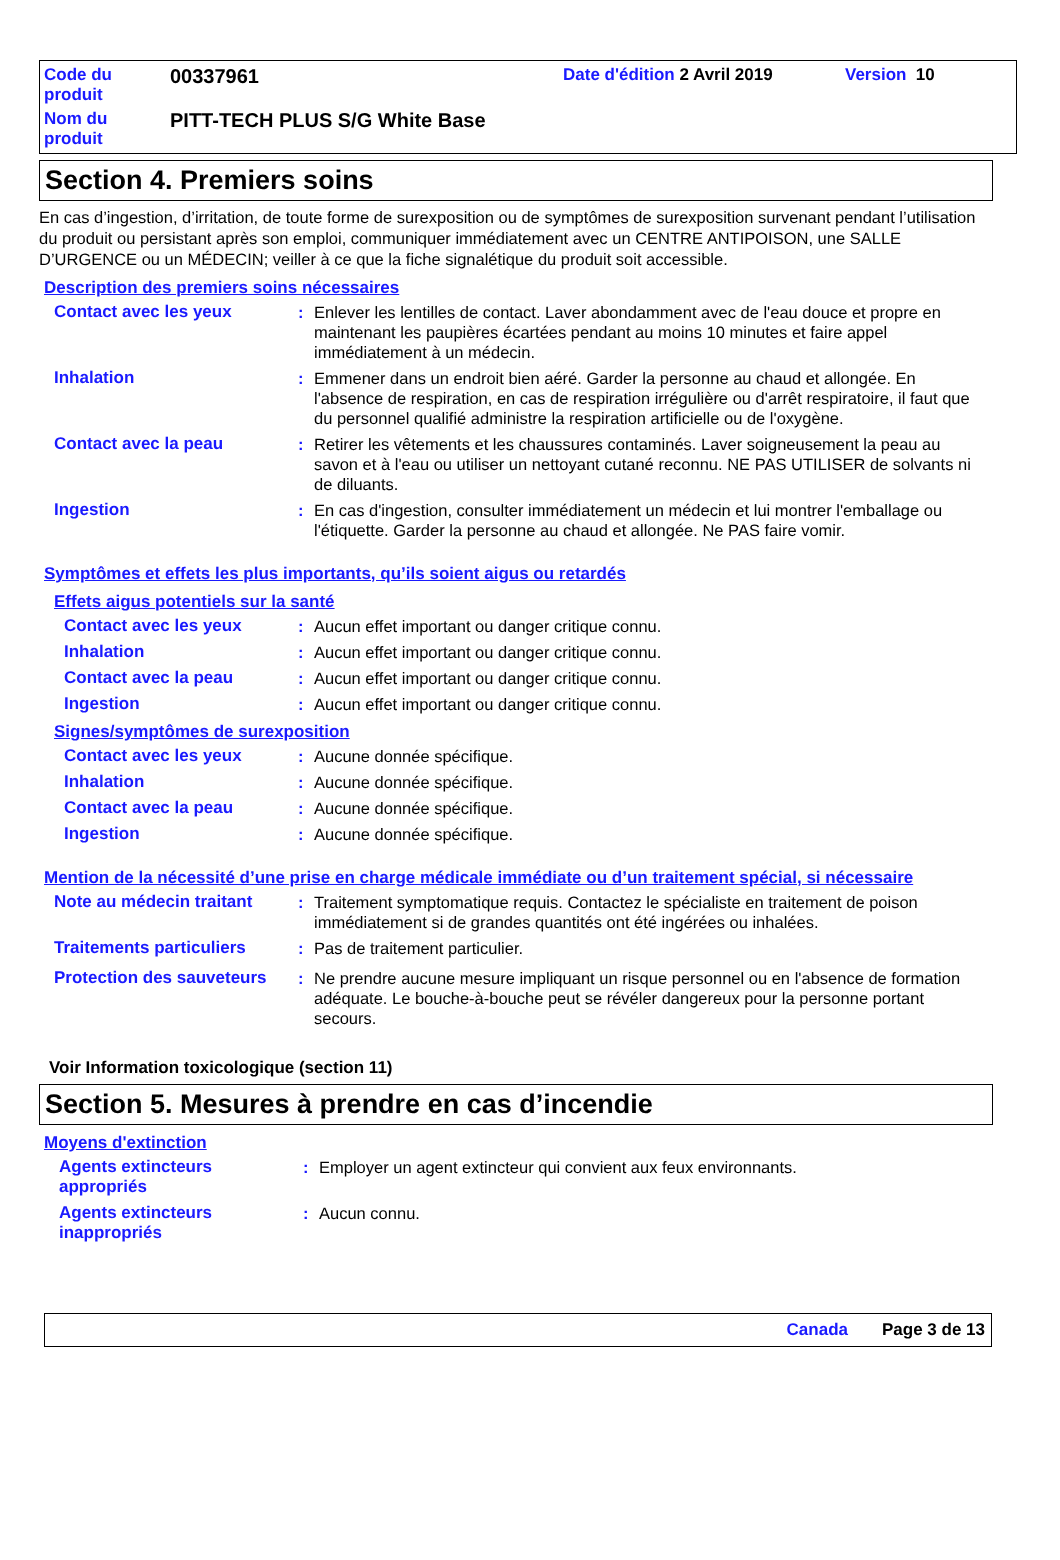Code du
produit
00337961
Date d'édition 2 Avril 2019 Version 10
Nom du
produit
PITT-TECH PLUS S/G White Base
Section 4. Premiers soins
En cas d’ingestion, d’irritation, de toute forme de surexposition ou de symptômes de surexposition survenant pendant l’utilisation du produit ou persistant après son emploi, communiquer immédiatement avec un CENTRE ANTIPOISON, une SALLE D’URGENCE ou un MÉDECIN; veiller à ce que la fiche signalétique du produit soit accessible.
Description des premiers soins nécessaires
Contact avec les yeux : Enlever les lentilles de contact. Laver abondamment avec de l'eau douce et propre en maintenant les paupières écartées pendant au moins 10 minutes et faire appel immédiatement à un médecin.
Inhalation : Emmener dans un endroit bien aéré. Garder la personne au chaud et allongée. En l'absence de respiration, en cas de respiration irrégulière ou d'arrêt respiratoire, il faut que du personnel qualifié administre la respiration artificielle ou de l'oxygène.
Contact avec la peau : Retirer les vêtements et les chaussures contaminés. Laver soigneusement la peau au savon et à l'eau ou utiliser un nettoyant cutané reconnu. NE PAS UTILISER de solvants ni de diluants.
Ingestion : En cas d'ingestion, consulter immédiatement un médecin et lui montrer l'emballage ou l'étiquette. Garder la personne au chaud et allongée. Ne PAS faire vomir.
Symptômes et effets les plus importants, qu’ils soient aigus ou retardés
Effets aigus potentiels sur la santé
Contact avec les yeux : Aucun effet important ou danger critique connu.
Inhalation : Aucun effet important ou danger critique connu.
Contact avec la peau : Aucun effet important ou danger critique connu.
Ingestion : Aucun effet important ou danger critique connu.
Signes/symptômes de surexposition
Contact avec les yeux : Aucune donnée spécifique.
Inhalation : Aucune donnée spécifique.
Contact avec la peau : Aucune donnée spécifique.
Ingestion : Aucune donnée spécifique.
Mention de la nécessité d’une prise en charge médicale immédiate ou d’un traitement spécial, si nécessaire
Note au médecin traitant
: Traitement symptomatique requis. Contactez le spécialiste en traitement de poison immédiatement si de grandes quantités ont été ingérées ou inhalées.
Traitements particuliers
: Pas de traitement particulier.
Protection des sauveteurs
: Ne prendre aucune mesure impliquant un risque personnel ou en l'absence de formation adéquate. Le bouche-à-bouche peut se révéler dangereux pour la personne portant secours.
Voir Information toxicologique (section 11)
Section 5. Mesures à prendre en cas d’incendie
Moyens d'extinction
Agents extincteurs appropriés
: Employer un agent extincteur qui convient aux feux environnants.
Agents extincteurs inappropriés
: Aucun connu.
Canada Page 3 de 13